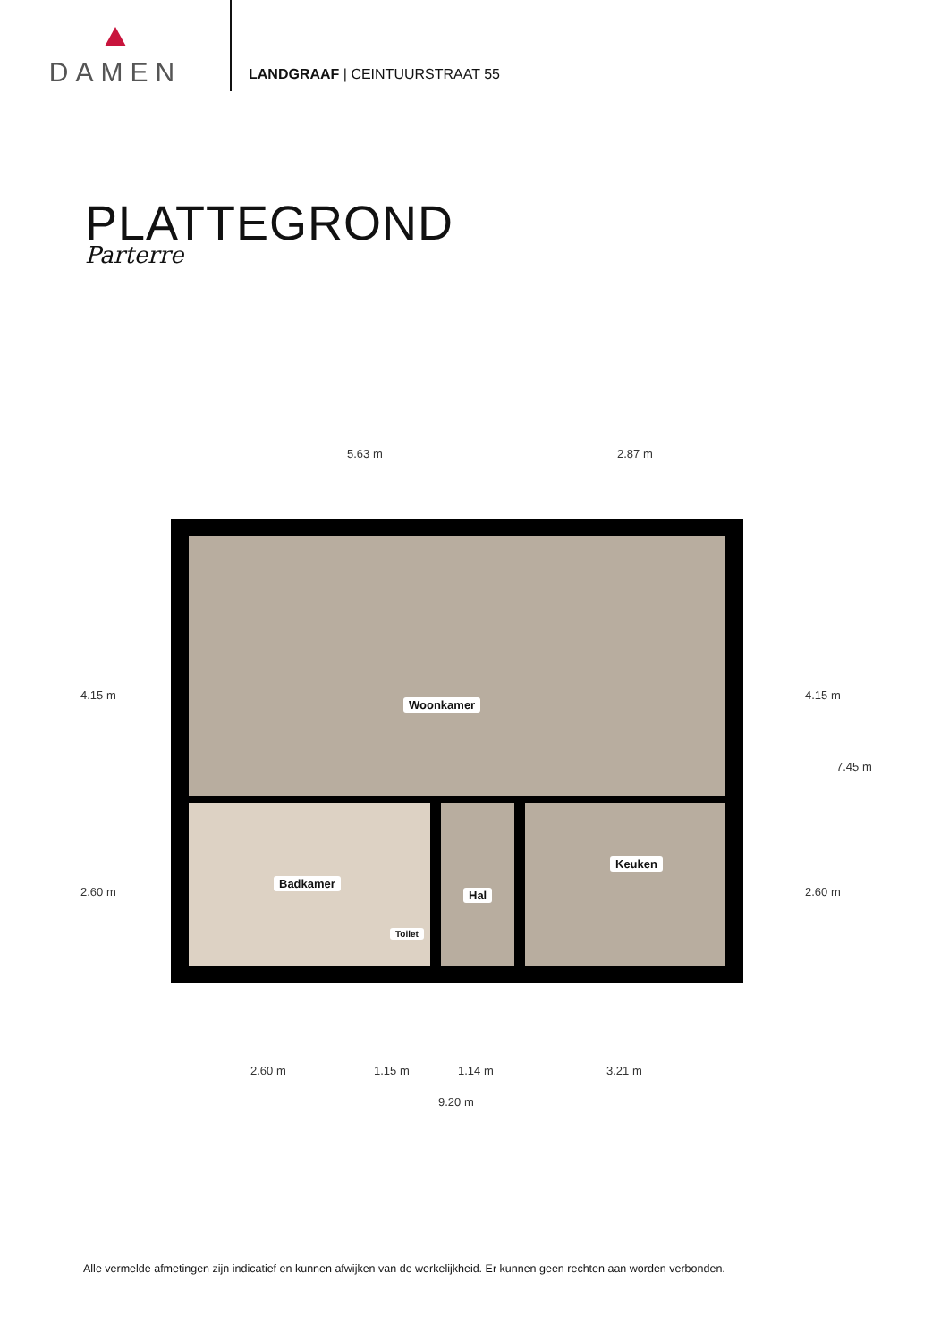DAMEN
LANDGRAAF | CEINTUURSTRAAT 55
PLATTEGROND
Parterre
5.63 m 2.87 m
Woonkamer
Badkamer
Toilet
Hal Keuken
4.15 m
2.60 m
4.15 m
2.60 m
7.45 m
2.60 m 1.15 m 1.14 m 3.21 m
9.20 m
Alle vermelde afmetingen zijn indicatief en kunnen afwijken van de werkelijkheid. Er kunnen geen rechten aan worden verbonden.